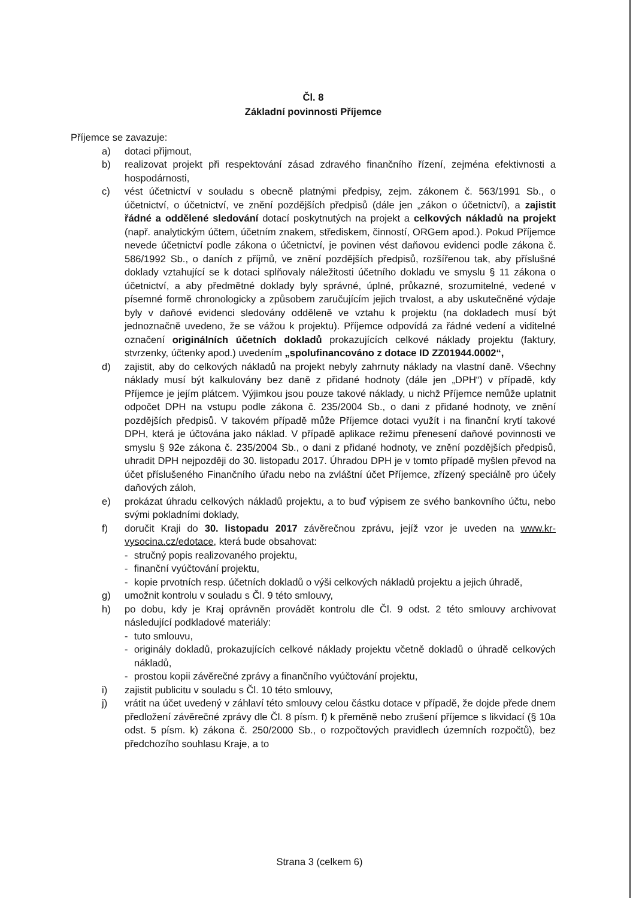Čl. 8
Základní povinnosti Příjemce
Příjemce se zavazuje:
a) dotaci přijmout,
b) realizovat projekt při respektování zásad zdravého finančního řízení, zejména efektivnosti a hospodárnosti,
c) vést účetnictví v souladu s obecně platnými předpisy, zejm. zákonem č. 563/1991 Sb., o účetnictví, o účetnictví, ve znění pozdějších předpisů (dále jen „zákon o účetnictví), a zajistit řádné a oddělené sledování dotací poskytnutých na projekt a celkových nákladů na projekt (např. analytickým účtem, účetním znakem, střediskem, činností, ORGem apod.). Pokud Příjemce nevede účetnictví podle zákona o účetnictví, je povinen vést daňovou evidenci podle zákona č. 586/1992 Sb., o daních z příjmů, ve znění pozdějších předpisů, rozšířenou tak, aby příslušné doklady vztahující se k dotaci splňovaly náležitosti účetního dokladu ve smyslu § 11 zákona o účetnictví, a aby předmětné doklady byly správné, úplné, průkazné, srozumitelné, vedené v písemné formě chronologicky a způsobem zaručujícím jejich trvalost, a aby uskutečněné výdaje byly v daňové evidenci sledovány odděleně ve vztahu k projektu (na dokladech musí být jednoznačně uvedeno, že se vážou k projektu). Příjemce odpovídá za řádné vedení a viditelné označení originálních účetních dokladů prokazujících celkové náklady projektu (faktury, stvrzenky, účtenky apod.) uvedením „spolufinancováno z dotace ID ZZ01944.0002“,
d) zajistit, aby do celkových nákladů na projekt nebyly zahrnuty náklady na vlastní daně. Všechny náklady musí být kalkulovány bez daně z přidané hodnoty (dále jen „DPH“) v případě, kdy Příjemce je jejím plátcem. Výjimkou jsou pouze takové náklady, u nichž Příjemce nemůže uplatnit odpočet DPH na vstupu podle zákona č. 235/2004 Sb., o dani z přidané hodnoty, ve znění pozdějších předpisů. V takovém případě může Příjemce dotaci využít i na finanční krytí takové DPH, která je účtována jako náklad. V případě aplikace režimu přenesení daňové povinnosti ve smyslu § 92e zákona č. 235/2004 Sb., o dani z přidané hodnoty, ve znění pozdějších předpisů, uhradit DPH nejpozději do 30. listopadu 2017. Úhradou DPH je v tomto případě myšlen převod na účet příslušeného Finančního úřadu nebo na zvláštní účet Příjemce, zřízený speciálně pro účely daňových záloh,
e) prokázat úhradu celkových nákladů projektu, a to buď výpisem ze svého bankovního účtu, nebo svými pokladními doklady,
f) doručit Kraji do 30. listopadu 2017 závěrečnou zprávu, jejíž vzor je uveden na www.kr-vysocina.cz/edotace, která bude obsahovat:
- stručný popis realizovaného projektu,
- finanční vyúčtování projektu,
- kopie prvotních resp. účetních dokladů o výši celkových nákladů projektu a jejich úhradě,
g) umožnit kontrolu v souladu s Čl. 9 této smlouvy,
h) po dobu, kdy je Kraj oprávněn provádět kontrolu dle Čl. 9 odst. 2 této smlouvy archivovat následující podkladové materiály:
- tuto smlouvu,
- originály dokladů, prokazujících celkové náklady projektu včetně dokladů o úhradě celkových nákladů,
- prostou kopii závěrečné zprávy a finančního vyúčtování projektu,
i) zajistit publicitu v souladu s Čl. 10 této smlouvy,
j) vrátit na účet uvedený v záhlaví této smlouvy celou částku dotace v případě, že dojde přede dnem předložení závěrečné zprávy dle Čl. 8 písm. f) k přeměně nebo zrušení příjemce s likvidací (§ 10a odst. 5 písm. k) zákona č. 250/2000 Sb., o rozpočtových pravidlech územních rozpočtů), bez předchozího souhlasu Kraje, a to
Strana 3 (celkem 6)